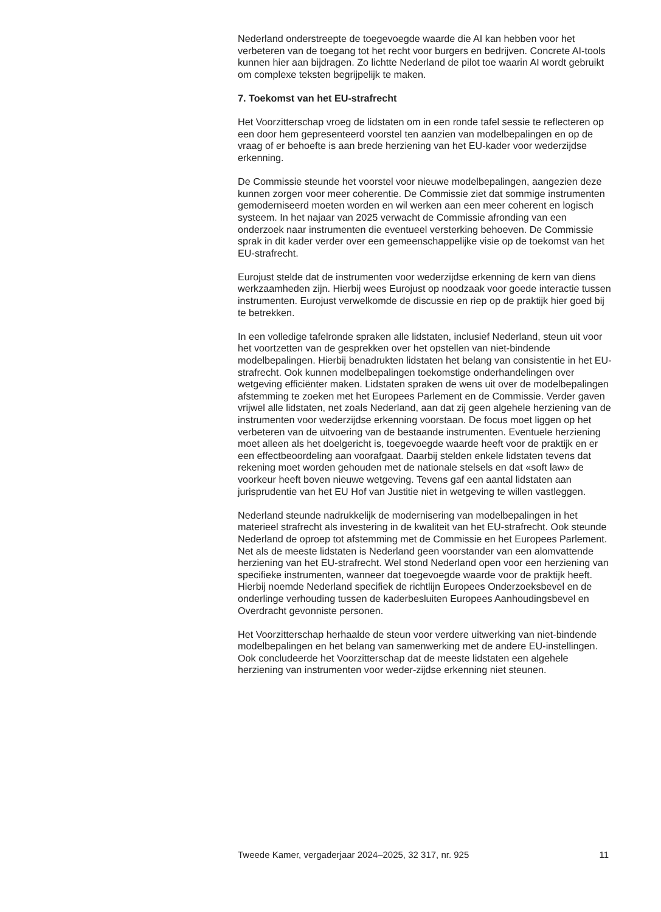Nederland onderstreepte de toegevoegde waarde die AI kan hebben voor het verbeteren van de toegang tot het recht voor burgers en bedrijven. Concrete AI-tools kunnen hier aan bijdragen. Zo lichtte Nederland de pilot toe waarin AI wordt gebruikt om complexe teksten begrijpelijk te maken.
7. Toekomst van het EU-strafrecht
Het Voorzitterschap vroeg de lidstaten om in een ronde tafel sessie te reflecteren op een door hem gepresenteerd voorstel ten aanzien van modelbepalingen en op de vraag of er behoefte is aan brede herziening van het EU-kader voor wederzijdse erkenning.
De Commissie steunde het voorstel voor nieuwe modelbepalingen, aangezien deze kunnen zorgen voor meer coherentie. De Commissie ziet dat sommige instrumenten gemoderniseerd moeten worden en wil werken aan een meer coherent en logisch systeem. In het najaar van 2025 verwacht de Commissie afronding van een onderzoek naar instrumenten die eventueel versterking behoeven. De Commissie sprak in dit kader verder over een gemeenschappelijke visie op de toekomst van het EU-strafrecht.
Eurojust stelde dat de instrumenten voor wederzijdse erkenning de kern van diens werkzaamheden zijn. Hierbij wees Eurojust op noodzaak voor goede interactie tussen instrumenten. Eurojust verwelkomde de discussie en riep op de praktijk hier goed bij te betrekken.
In een volledige tafelronde spraken alle lidstaten, inclusief Nederland, steun uit voor het voortzetten van de gesprekken over het opstellen van niet-bindende modelbepalingen. Hierbij benadrukten lidstaten het belang van consistentie in het EU-strafrecht. Ook kunnen modelbepalingen toekomstige onderhandelingen over wetgeving efficiënter maken. Lidstaten spraken de wens uit over de modelbepalingen afstemming te zoeken met het Europees Parlement en de Commissie. Verder gaven vrijwel alle lidstaten, net zoals Nederland, aan dat zij geen algehele herziening van de instrumenten voor wederzijdse erkenning voorstaan. De focus moet liggen op het verbeteren van de uitvoering van de bestaande instrumenten. Eventuele herziening moet alleen als het doelgericht is, toegevoegde waarde heeft voor de praktijk en er een effectbeoordeling aan voorafgaat. Daarbij stelden enkele lidstaten tevens dat rekening moet worden gehouden met de nationale stelsels en dat «soft law» de voorkeur heeft boven nieuwe wetgeving. Tevens gaf een aantal lidstaten aan jurisprudentie van het EU Hof van Justitie niet in wetgeving te willen vastleggen.
Nederland steunde nadrukkelijk de modernisering van modelbepalingen in het materieel strafrecht als investering in de kwaliteit van het EU-strafrecht. Ook steunde Nederland de oproep tot afstemming met de Commissie en het Europees Parlement. Net als de meeste lidstaten is Nederland geen voorstander van een alomvattende herziening van het EU-strafrecht. Wel stond Nederland open voor een herziening van specifieke instrumenten, wanneer dat toegevoegde waarde voor de praktijk heeft. Hierbij noemde Nederland specifiek de richtlijn Europees Onderzoeksbevel en de onderlinge verhouding tussen de kaderbesluiten Europees Aanhoudingsbevel en Overdracht gevonniste personen.
Het Voorzitterschap herhaalde de steun voor verdere uitwerking van niet-bindende modelbepalingen en het belang van samenwerking met de andere EU-instellingen. Ook concludeerde het Voorzitterschap dat de meeste lidstaten een algehele herziening van instrumenten voor weder-zijdse erkenning niet steunen.
Tweede Kamer, vergaderjaar 2024–2025, 32 317, nr. 925 11